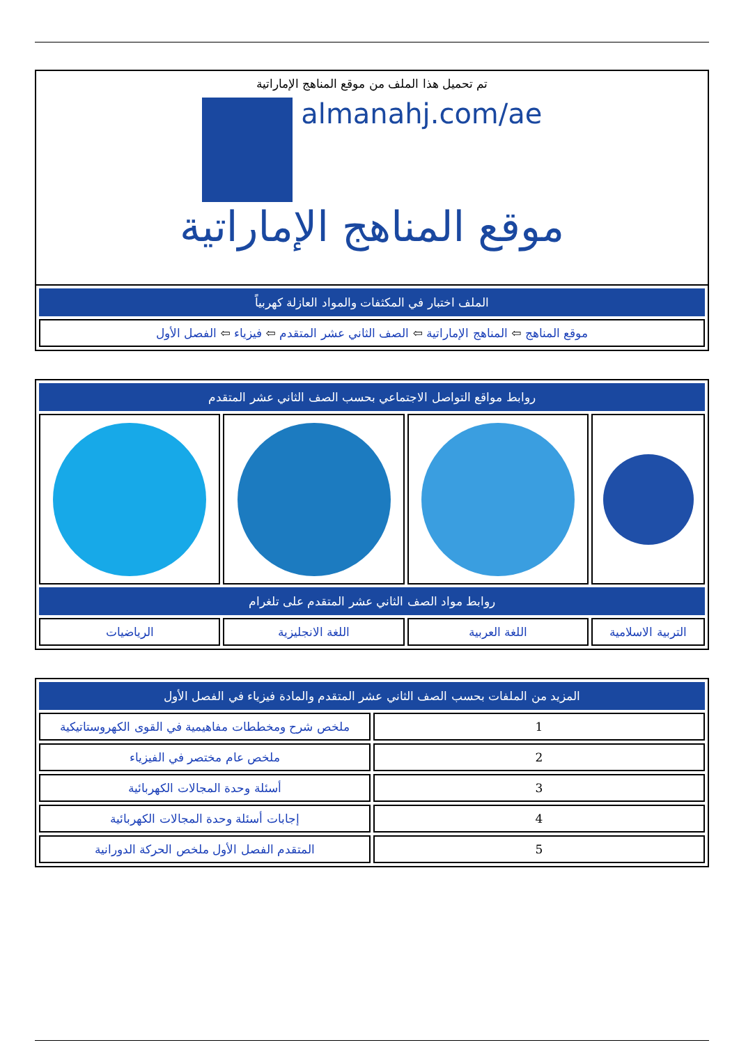تم تحميل هذا الملف من موقع المناهج الإماراتية
almanahj.com/ae
موقع المناهج الإماراتية
| الملف اختبار في المكثفات والمواد العازلة كهربياً |
| موقع المناهج ⇦ المناهج الإماراتية ⇦ الصف الثاني عشر المتقدم ⇦ فيزياء ⇦ الفصل الأول |
| روابط مواقع التواصل الاجتماعي بحسب الصف الثاني عشر المتقدم | | | |
| روابط مواد الصف الثاني عشر المتقدم على تلغرام | | | |
| التربية الاسلامية | اللغة العربية | اللغة الانجليزية | الرياضيات |
| المزيد من الملفات بحسب الصف الثاني عشر المتقدم والمادة فيزياء في الفصل الأول | |
| 1 | ملخص شرح ومخططات مفاهيمية في القوى الكهروستاتيكية |
| 2 | ملخص عام مختصر في الفيزياء |
| 3 | أسئلة وحدة المجالات الكهربائية |
| 4 | إجابات أسئلة وحدة المجالات الكهربائية |
| 5 | المتقدم الفصل الأول ملخص الحركة الدورانية |